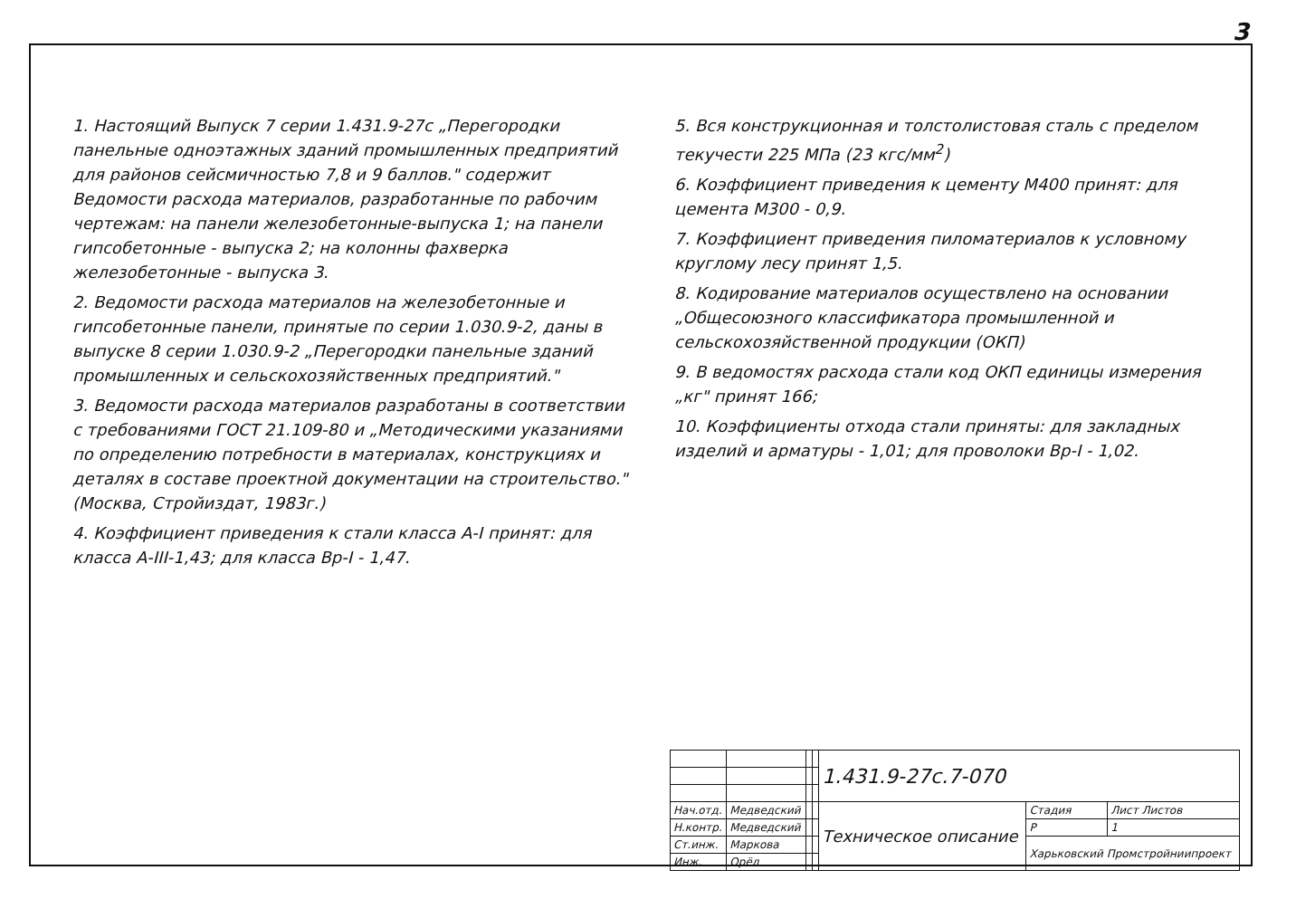3
1. Настоящий Выпуск 7 серии 1.431.9-27с „Перегородки панельные одноэтажных зданий промышленных предприятий для районов сейсмичностью 7,8 и 9 баллов." содержит Ведомости расхода материалов, разработанные по рабочим чертежам: на панели железобетонные-выпуска 1; на панели гипсобетонные - выпуска 2; на колонны фахверка железобетонные - выпуска 3.
2. Ведомости расхода материалов на железобетонные и гипсобетонные панели, принятые по серии 1.030.9-2, даны в выпуске 8 серии 1.030.9-2 „Перегородки панельные зданий промышленных и сельскохозяйственных предприятий."
3. Ведомости расхода материалов разработаны в соответствии с требованиями ГОСТ 21.109-80 и „Методическими указаниями по определению потребности в материалах, конструкциях и деталях в составе проектной документации на строительство." (Москва, Стройиздат, 1983г.)
4. Коэффициент приведения к стали класса А-I принят: для класса А-III-1,43; для класса Вр-I - 1,47.
5. Вся конструкционная и толстолистовая сталь с пределом текучести 225 МПа (23 кгс/мм<sup>2</sup>)
6. Коэффициент приведения к цементу М400 принят: для цемента М300 - 0,9.
7. Коэффициент приведения пиломатериалов к условному круглому лесу принят 1,5.
8. Кодирование материалов осуществлено на основании „Общесоюзного классификатора промышленной и сельскохозяйственной продукции (ОКП)
9. В ведомостях расхода стали код ОКП единицы измерения „кг" принят 166;
10. Коэффициенты отхода стали приняты: для закладных изделий и арматуры - 1,01; для проволоки Вр-I - 1,02.
| | | | | 1.431.9-27с.7-070 | | |
| Нач.отд. | Медведский | | | Техническое описание | Стадия | Лист Листов |
| Н.контр. | Медведский | | | | Р | 1 |
| Ст.инж. | Маркова | | | | Харьковский Промстройниипроект | |
| Инж. | Орёл | | | | | |